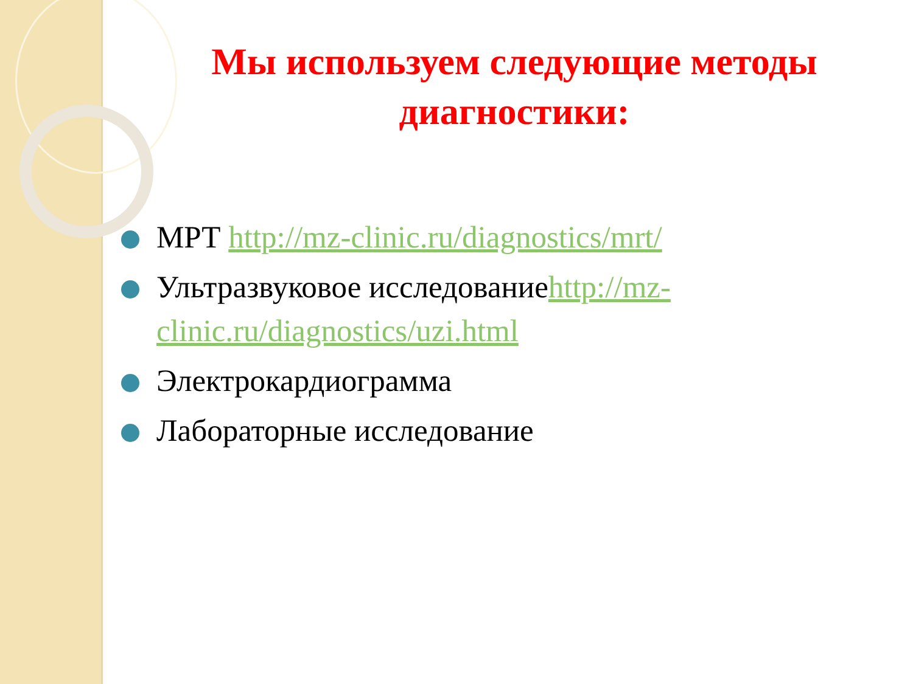Мы используем следующие методы диагностики:
МРТ http://mz-clinic.ru/diagnostics/mrt/
Ультразвуковое исследованиеhttp://mz-clinic.ru/diagnostics/uzi.html
Электрокардиограмма
Лабораторные исследование